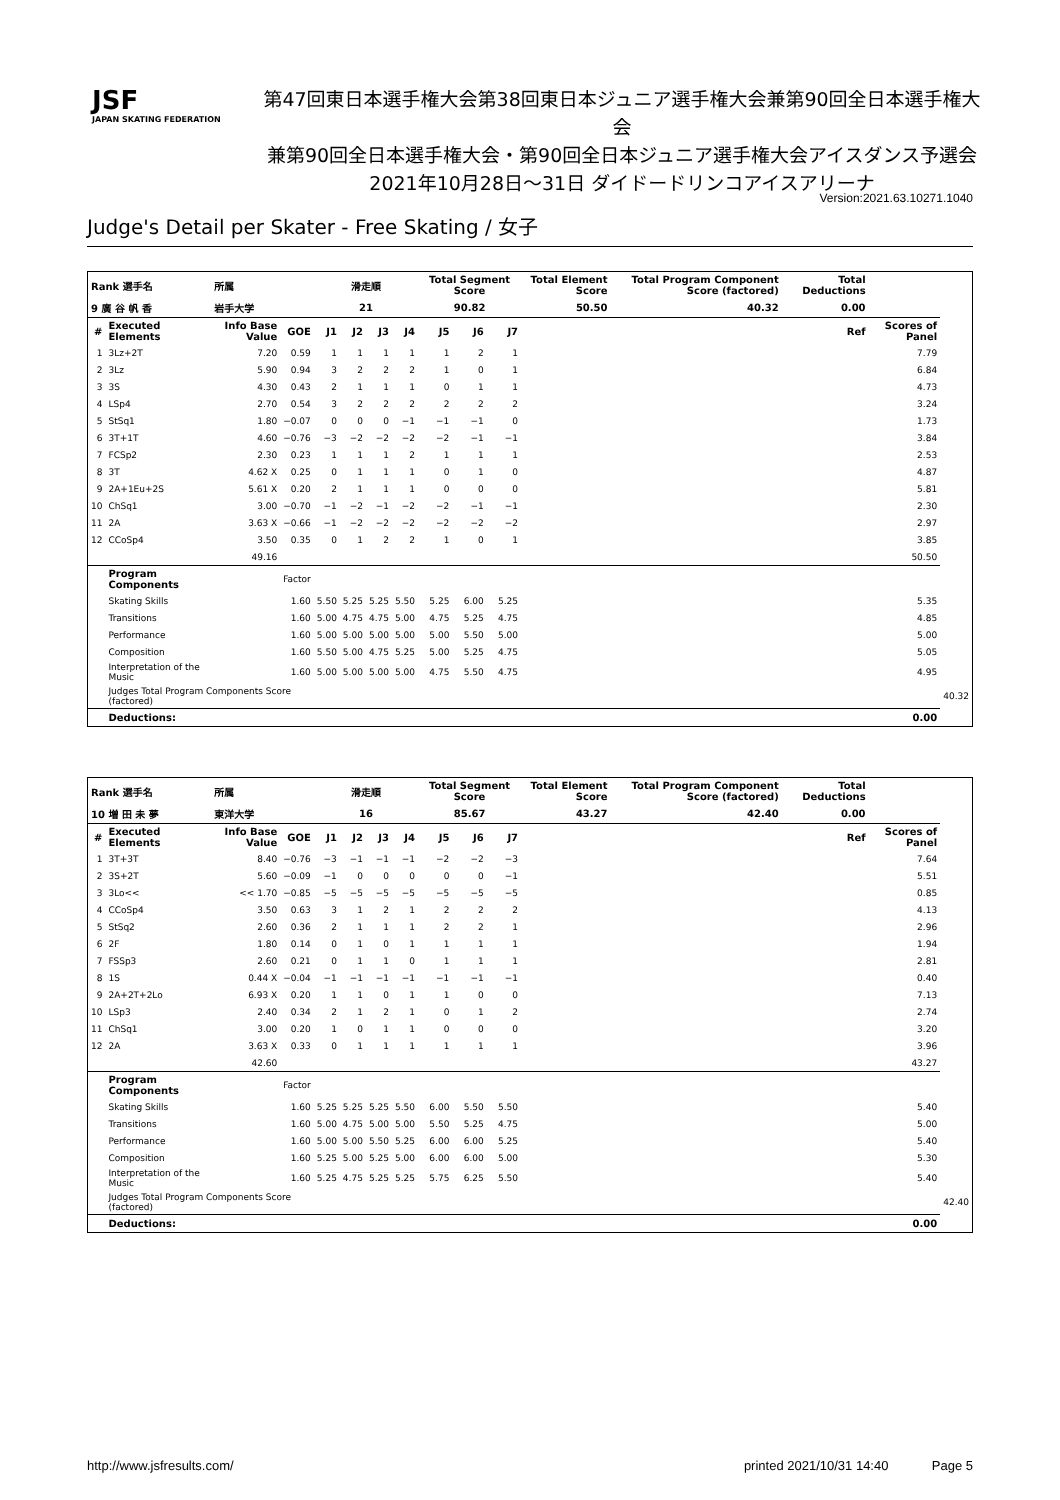JSF
JAPAN SKATING FEDERATION
第47回東日本選手権大会第38回東日本ジュニア選手権大会兼第90回全日本選手権大会
兼第90回全日本選手権大会・第90回全日本ジュニア選手権大会アイスダンス予選会
2021年10月28日～31日 ダイドードリンコアイスアリーナ
Version:2021.63.10271.1040
Judge's Detail per Skater - Free Skating / 女子
| Rank 選手名 | | 所属 | | 滑走順 | | | | Total Segment Score | | | Total Element Score | | Total Program Component Score (factored) | | Total Deductions | | |
| --- | --- | --- | --- | --- | --- | --- | --- | --- | --- | --- | --- | --- | --- | --- | --- | --- | --- |
| 9 廣 谷 帆 香 | | 岩手大学 | | 21 | | | | 90.82 | | | 50.50 | | 40.32 | | 0.00 | | |
| # | Executed Elements | Info Base Value | GOE | J1 | J2 | J3 | J4 | J5 | J6 | J7 | | | | | Ref | Scores of Panel | |
| 1 | 3Lz+2T | 7.20 | 0.59 | 1 | 1 | 1 | 1 | 1 | 2 | 1 | | | | | | 7.79 | |
| 2 | 3Lz | 5.90 | 0.94 | 3 | 2 | 2 | 2 | 1 | 0 | 1 | | | | | | 6.84 | |
| 3 | 3S | 4.30 | 0.43 | 2 | 1 | 1 | 1 | 0 | 1 | 1 | | | | | | 4.73 | |
| 4 | LSp4 | 2.70 | 0.54 | 3 | 2 | 2 | 2 | 2 | 2 | 2 | | | | | | 3.24 | |
| 5 | StSq1 | 1.80 | −0.07 | 0 | 0 | 0 | −1 | −1 | −1 | 0 | | | | | | 1.73 | |
| 6 | 3T+1T | 4.60 | −0.76 | −3 | −2 | −2 | −2 | −2 | −1 | −1 | | | | | | 3.84 | |
| 7 | FCSp2 | 2.30 | 0.23 | 1 | 1 | 1 | 2 | 1 | 1 | 1 | | | | | | 2.53 | |
| 8 | 3T | 4.62 X | 0.25 | 0 | 1 | 1 | 1 | 0 | 1 | 0 | | | | | | 4.87 | |
| 9 | 2A+1Eu+2S | 5.61 X | 0.20 | 2 | 1 | 1 | 1 | 0 | 0 | 0 | | | | | | 5.81 | |
| 10 | ChSq1 | 3.00 | −0.70 | −1 | −2 | −1 | −2 | −2 | −1 | −1 | | | | | | 2.30 | |
| 11 | 2A | 3.63 X | −0.66 | −1 | −2 | −2 | −2 | −2 | −2 | −2 | | | | | | 2.97 | |
| 12 | CCoSp4 | 3.50 | 0.35 | 0 | 1 | 2 | 2 | 1 | 0 | 1 | | | | | | 3.85 | |
| | | 49.16 | | | | | | | | | | | | | | 50.50 | |
| | Program Components | | Factor | | | | | | | | | | | | | | |
| | Skating Skills | | 1.60 | 5.50 | 5.25 | 5.25 | 5.50 | 5.25 | 6.00 | 5.25 | | | | | | 5.35 | |
| | Transitions | | 1.60 | 5.00 | 4.75 | 4.75 | 5.00 | 4.75 | 5.25 | 4.75 | | | | | | 4.85 | |
| | Performance | | 1.60 | 5.00 | 5.00 | 5.00 | 5.00 | 5.00 | 5.50 | 5.00 | | | | | | 5.00 | |
| | Composition | | 1.60 | 5.50 | 5.00 | 4.75 | 5.25 | 5.00 | 5.25 | 4.75 | | | | | | 5.05 | |
| | Interpretation of the Music | | 1.60 | 5.00 | 5.00 | 5.00 | 5.00 | 4.75 | 5.50 | 4.75 | | | | | | 4.95 | |
| | Judges Total Program Components Score (factored) | | | | | | | | | | | | | | | | 40.32 |
| | Deductions: | | | | | | | | | | | | | | | 0.00 | |
| Rank 選手名 | | 所属 | | 滑走順 | | | | Total Segment Score | | | Total Element Score | | Total Program Component Score (factored) | | Total Deductions | | |
| --- | --- | --- | --- | --- | --- | --- | --- | --- | --- | --- | --- | --- | --- | --- | --- | --- | --- |
| 10 増 田 未 夢 | | 東洋大学 | | 16 | | | | 85.67 | | | 43.27 | | 42.40 | | 0.00 | | |
| # | Executed Elements | Info Base Value | GOE | J1 | J2 | J3 | J4 | J5 | J6 | J7 | | | | | Ref | Scores of Panel | |
| 1 | 3T+3T | 8.40 | −0.76 | −3 | −1 | −1 | −1 | −2 | −2 | −3 | | | | | | 7.64 | |
| 2 | 3S+2T | 5.60 | −0.09 | −1 | 0 | 0 | 0 | 0 | 0 | −1 | | | | | | 5.51 | |
| 3 | 3Lo<< | << 1.70 | −0.85 | −5 | −5 | −5 | −5 | −5 | −5 | −5 | | | | | | 0.85 | |
| 4 | CCoSp4 | 3.50 | 0.63 | 3 | 1 | 2 | 1 | 2 | 2 | 2 | | | | | | 4.13 | |
| 5 | StSq2 | 2.60 | 0.36 | 2 | 1 | 1 | 1 | 2 | 2 | 1 | | | | | | 2.96 | |
| 6 | 2F | 1.80 | 0.14 | 0 | 1 | 0 | 1 | 1 | 1 | 1 | | | | | | 1.94 | |
| 7 | FSSp3 | 2.60 | 0.21 | 0 | 1 | 1 | 0 | 1 | 1 | 1 | | | | | | 2.81 | |
| 8 | 1S | 0.44 X | −0.04 | −1 | −1 | −1 | −1 | −1 | −1 | −1 | | | | | | 0.40 | |
| 9 | 2A+2T+2Lo | 6.93 X | 0.20 | 1 | 1 | 0 | 1 | 1 | 0 | 0 | | | | | | 7.13 | |
| 10 | LSp3 | 2.40 | 0.34 | 2 | 1 | 2 | 1 | 0 | 1 | 2 | | | | | | 2.74 | |
| 11 | ChSq1 | 3.00 | 0.20 | 1 | 0 | 1 | 1 | 0 | 0 | 0 | | | | | | 3.20 | |
| 12 | 2A | 3.63 X | 0.33 | 0 | 1 | 1 | 1 | 1 | 1 | 1 | | | | | | 3.96 | |
| | | 42.60 | | | | | | | | | | | | | | 43.27 | |
| | Program Components | | Factor | | | | | | | | | | | | | | |
| | Skating Skills | | 1.60 | 5.25 | 5.25 | 5.25 | 5.50 | 6.00 | 5.50 | 5.50 | | | | | | 5.40 | |
| | Transitions | | 1.60 | 5.00 | 4.75 | 5.00 | 5.00 | 5.50 | 5.25 | 4.75 | | | | | | 5.00 | |
| | Performance | | 1.60 | 5.00 | 5.00 | 5.50 | 5.25 | 6.00 | 6.00 | 5.25 | | | | | | 5.40 | |
| | Composition | | 1.60 | 5.25 | 5.00 | 5.25 | 5.00 | 6.00 | 6.00 | 5.00 | | | | | | 5.30 | |
| | Interpretation of the Music | | 1.60 | 5.25 | 4.75 | 5.25 | 5.25 | 5.75 | 6.25 | 5.50 | | | | | | 5.40 | |
| | Judges Total Program Components Score (factored) | | | | | | | | | | | | | | | | 42.40 |
| | Deductions: | | | | | | | | | | | | | | | 0.00 | |
http://www.jsfresults.com/ printed 2021/10/31 14:40 Page 5